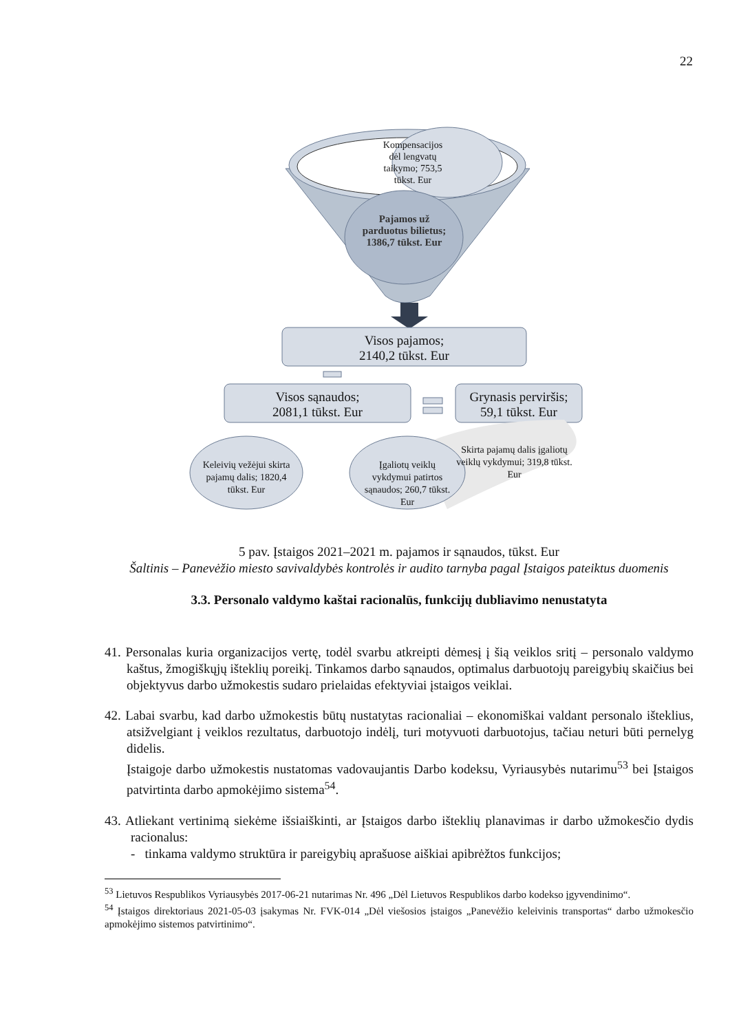22
Kompensacijos dėl lengvatų taikymo; 753,5 tūkst. Eur
Pajamos už parduotus bilietus; 1386,7 tūkst. Eur
Visos pajamos;
2140,2 tūkst. Eur
Visos sąnaudos;
2081,1 tūkst. Eur
Grynasis perviršis;
59,1 tūkst. Eur
Skirta pajamų dalis įgaliotų veiklų vykdymui; 319,8 tūkst. Eur
Keleivių vežėjui skirta pajamų dalis; 1820,4 tūkst. Eur
Įgaliotų veiklų vykdymui patirtos sąnaudos; 260,7 tūkst. Eur
5 pav. Įstaigos 2021–2021 m. pajamos ir sąnaudos, tūkst. Eur
Šaltinis – Panevėžio miesto savivaldybės kontrolės ir audito tarnyba pagal Įstaigos pateiktus duomenis
3.3. Personalo valdymo kaštai racionalūs, funkcijų dubliavimo nenustatyta
41. Personalas kuria organizacijos vertę, todėl svarbu atkreipti dėmesį į šią veiklos sritį – personalo valdymo kaštus, žmogiškųjų išteklių poreikį. Tinkamos darbo sąnaudos, optimalus darbuotojų pareigybių skaičius bei objektyvus darbo užmokestis sudaro prielaidas efektyviai įstaigos veiklai.
42. Labai svarbu, kad darbo užmokestis būtų nustatytas racionaliai – ekonomiškai valdant personalo išteklius, atsižvelgiant į veiklos rezultatus, darbuotojo indėlį, turi motyvuoti darbuotojus, tačiau neturi būti pernelyg didelis.
Įstaigoje darbo užmokestis nustatomas vadovaujantis Darbo kodeksu, Vyriausybės nutarimu<sup>53</sup> bei Įstaigos patvirtinta darbo apmokėjimo sistema<sup>54</sup>.
43. Atliekant vertinimą siekėme išsiaiškinti, ar Įstaigos darbo išteklių planavimas ir darbo užmokesčio dydis racionalus:
- tinkama valdymo struktūra ir pareigybių aprašuose aiškiai apibrėžtos funkcijos;
<sup>53</sup> Lietuvos Respublikos Vyriausybės 2017-06-21 nutarimas Nr. 496 „Dėl Lietuvos Respublikos darbo kodekso įgyvendinimo“.
<sup>54</sup> Įstaigos direktoriaus 2021-05-03 įsakymas Nr. FVK-014 „Dėl viešosios įstaigos „Panevėžio keleivinis transportas“ darbo užmokesčio apmokėjimo sistemos patvirtinimo“.